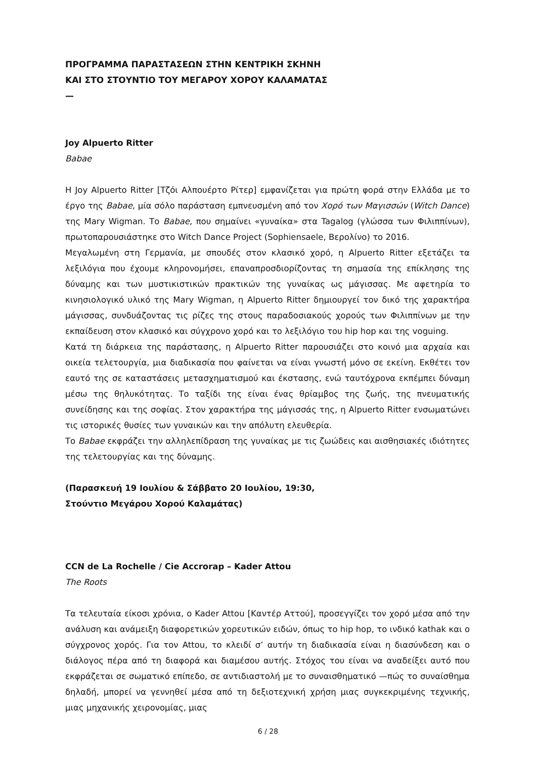ΠΡΟΓΡΑΜΜΑ ΠΑΡΑΣΤΑΣΕΩΝ ΣΤΗΝ ΚΕΝΤΡΙΚΗ ΣΚΗΝΗ
ΚΑΙ ΣΤΟ ΣΤΟΥΝΤΙΟ ΤΟΥ ΜΕΓΑΡΟΥ ΧΟΡΟΥ ΚΑΛΑΜΑΤΑΣ
—
Joy Alpuerto Ritter
Babae
Η Joy Alpuerto Ritter [Τζόι Αλπουέρτο Ρίτερ] εμφανίζεται για πρώτη φορά στην Ελλάδα με το έργο της Babae, μία σόλο παράσταση εμπνευσμένη από τον Χορό των Μαγισσών (Witch Dance) της Mary Wigman. Το Babae, που σημαίνει «γυναίκα» στα Tagalog (γλώσσα των Φιλιππίνων), πρωτοπαρουσιάστηκε στο Witch Dance Project (Sophiensaele, Βερολίνο) το 2016.
Μεγαλωμένη στη Γερμανία, με σπουδές στον κλασικό χορό, η Alpuerto Ritter εξετάζει τα λεξιλόγια που έχουμε κληρονομήσει, επαναπροσδιορίζοντας τη σημασία της επίκλησης της δύναμης και των μυστικιστικών πρακτικών της γυναίκας ως μάγισσας. Με αφετηρία το κινησιολογικό υλικό της Mary Wigman, η Alpuerto Ritter δημιουργεί τον δικό της χαρακτήρα μάγισσας, συνδυάζοντας τις ρίζες της στους παραδοσιακούς χορούς των Φιλιππίνων με την εκπαίδευση στον κλασικό και σύγχρονο χορό και το λεξιλόγιο του hip hop και της voguing.
Κατά τη διάρκεια της παράστασης, η Alpuerto Ritter παρουσιάζει στο κοινό μια αρχαία και οικεία τελετουργία, μια διαδικασία που φαίνεται να είναι γνωστή μόνο σε εκείνη. Εκθέτει τον εαυτό της σε καταστάσεις μετασχηματισμού και έκστασης, ενώ ταυτόχρονα εκπέμπει δύναμη μέσω της θηλυκότητας. Το ταξίδι της είναι ένας θρίαμβος της ζωής, της πνευματικής συνείδησης και της σοφίας. Στον χαρακτήρα της μάγισσάς της, η Alpuerto Ritter ενσωματώνει τις ιστορικές θυσίες των γυναικών και την απόλυτη ελευθερία.
Το Babae εκφράζει την αλληλεπίδραση της γυναίκας με τις ζωώδεις και αισθησιακές ιδιότητες της τελετουργίας και της δύναμης.
(Παρασκευή 19 Ιουλίου & Σάββατο 20 Ιουλίου, 19:30,
Στούντιο Μεγάρου Χορού Καλαμάτας)
CCN de La Rochelle / Cie Accrorap – Kader Attou
The Roots
Τα τελευταία είκοσι χρόνια, ο Kader Attou [Καντέρ Αττού], προσεγγίζει τον χορό μέσα από την ανάλυση και ανάμειξη διαφορετικών χορευτικών ειδών, όπως το hip hop, το ινδικό kathak και ο σύγχρονος χορός. Για τον Attou, το κλειδί σ’ αυτήν τη διαδικασία είναι η διασύνδεση και ο διάλογος πέρα από τη διαφορά και διαμέσου αυτής. Στόχος του είναι να αναδείξει αυτό που εκφράζεται σε σωματικό επίπεδο, σε αντιδιαστολή με το συναισθηματικό —πώς το συναίσθημα δηλαδή, μπορεί να γεννηθεί μέσα από τη δεξιοτεχνική χρήση μιας συγκεκριμένης τεχνικής, μιας μηχανικής χειρονομίας, μιας
6 / 28